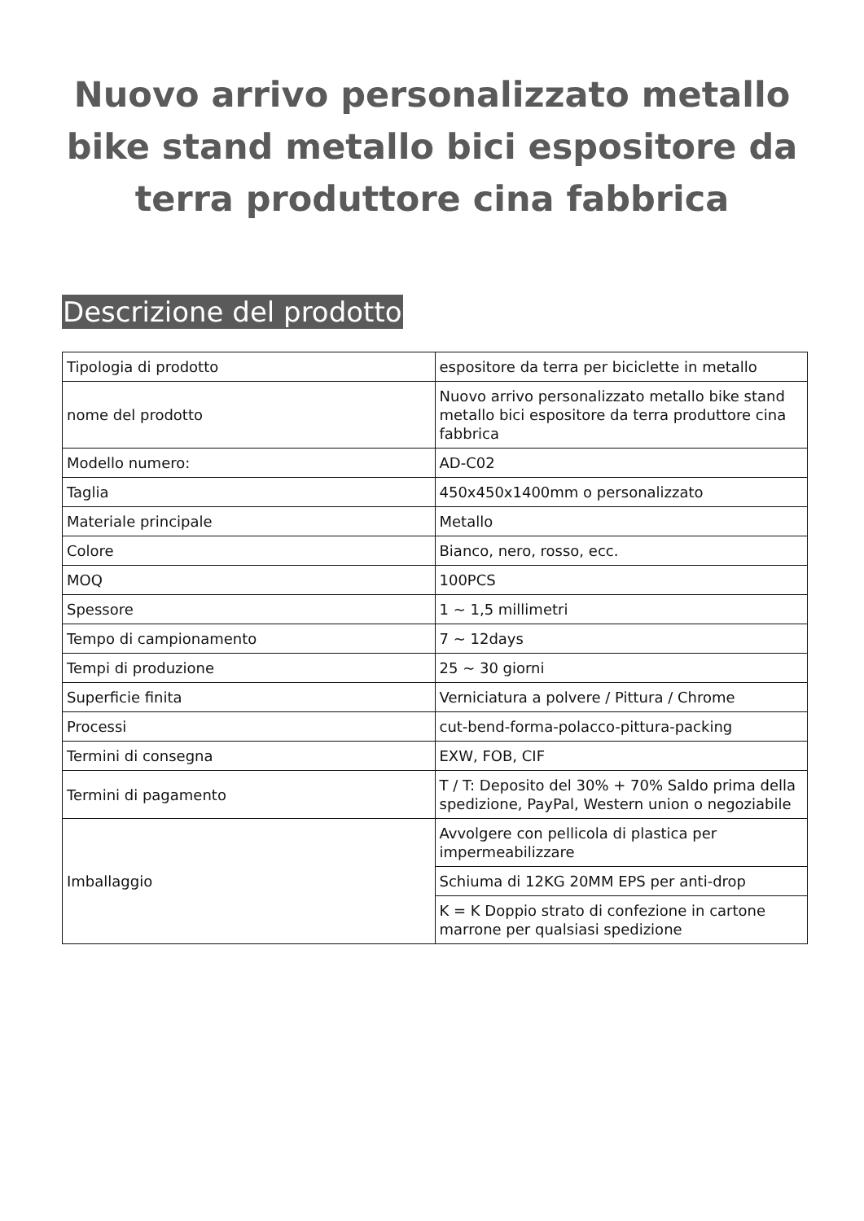Nuovo arrivo personalizzato metallo bike stand metallo bici espositore da terra produttore cina fabbrica
Descrizione del prodotto
| Tipologia di prodotto | espositore da terra per biciclette in metallo |
| nome del prodotto | Nuovo arrivo personalizzato metallo bike stand metallo bici espositore da terra produttore cina fabbrica |
| Modello numero: | AD-C02 |
| Taglia | 450x450x1400mm o personalizzato |
| Materiale principale | Metallo |
| Colore | Bianco, nero, rosso, ecc. |
| MOQ | 100PCS |
| Spessore | 1 ~ 1,5 millimetri |
| Tempo di campionamento | 7 ~ 12days |
| Tempi di produzione | 25 ~ 30 giorni |
| Superficie finita | Verniciatura a polvere / Pittura / Chrome |
| Processi | cut-bend-forma-polacco-pittura-packing |
| Termini di consegna | EXW, FOB, CIF |
| Termini di pagamento | T / T: Deposito del 30% + 70% Saldo prima della spedizione, PayPal, Western union o negoziabile |
| Imballaggio | Avvolgere con pellicola di plastica per impermeabilizzare |
| | Schiuma di 12KG 20MM EPS per anti-drop |
| | K = K Doppio strato di confezione in cartone marrone per qualsiasi spedizione |